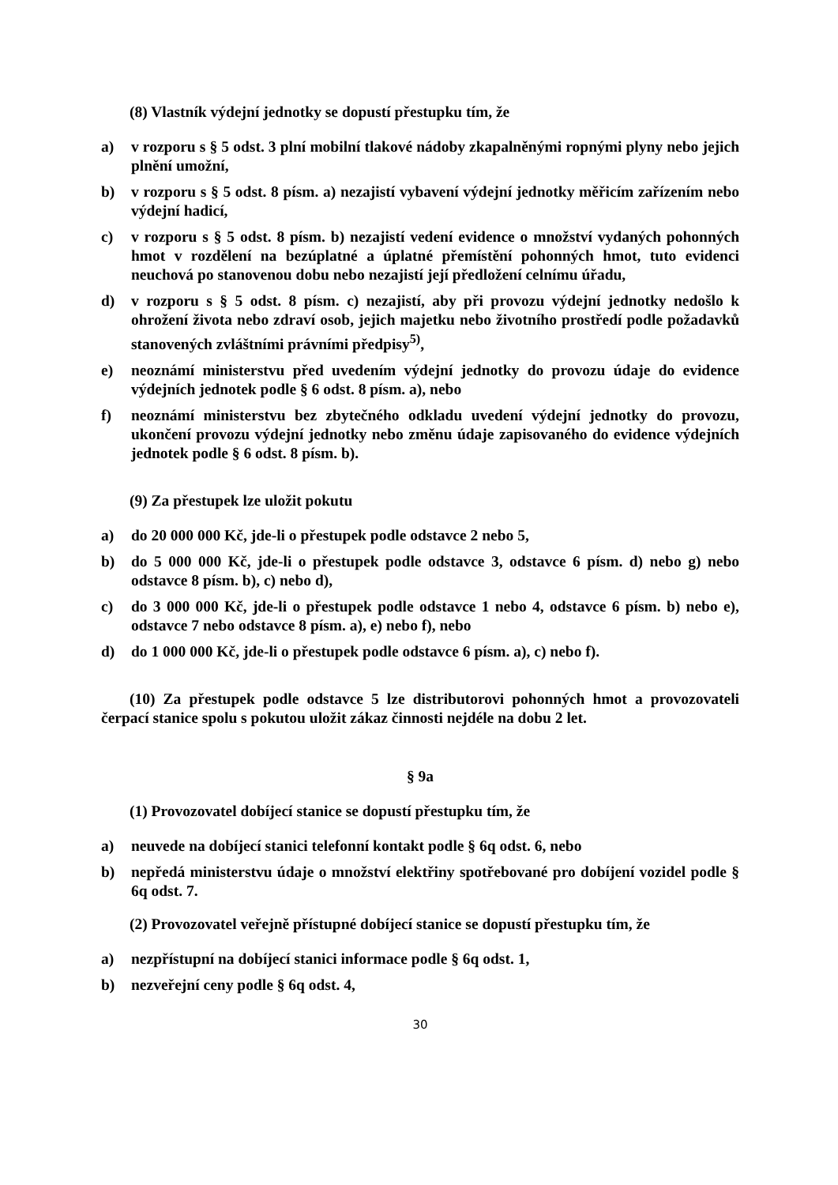(8) Vlastník výdejní jednotky se dopustí přestupku tím, že
a) v rozporu s § 5 odst. 3 plní mobilní tlakové nádoby zkapalněnými ropnými plyny nebo jejich plnění umožní,
b) v rozporu s § 5 odst. 8 písm. a) nezajistí vybavení výdejní jednotky měřicím zařízením nebo výdejní hadicí,
c) v rozporu s § 5 odst. 8 písm. b) nezajistí vedení evidence o množství vydaných pohonných hmot v rozdělení na bezúplatné a úplatné přemístění pohonných hmot, tuto evidenci neuchová po stanovenou dobu nebo nezajistí její předložení celnímu úřadu,
d) v rozporu s § 5 odst. 8 písm. c) nezajistí, aby při provozu výdejní jednotky nedošlo k ohrožení života nebo zdraví osob, jejich majetku nebo životního prostředí podle požadavků stanovených zvláštními právními předpisy<sup>5)</sup>,
e) neoznámí ministerstvu před uvedením výdejní jednotky do provozu údaje do evidence výdejních jednotek podle § 6 odst. 8 písm. a), nebo
f) neoznámí ministerstvu bez zbytečného odkladu uvedení výdejní jednotky do provozu, ukončení provozu výdejní jednotky nebo změnu údaje zapisovaného do evidence výdejních jednotek podle § 6 odst. 8 písm. b).
(9) Za přestupek lze uložit pokutu
a) do 20 000 000 Kč, jde-li o přestupek podle odstavce 2 nebo 5,
b) do 5 000 000 Kč, jde-li o přestupek podle odstavce 3, odstavce 6 písm. d) nebo g) nebo odstavce 8 písm. b), c) nebo d),
c) do 3 000 000 Kč, jde-li o přestupek podle odstavce 1 nebo 4, odstavce 6 písm. b) nebo e), odstavce 7 nebo odstavce 8 písm. a), e) nebo f), nebo
d) do 1 000 000 Kč, jde-li o přestupek podle odstavce 6 písm. a), c) nebo f).
(10) Za přestupek podle odstavce 5 lze distributorovi pohonných hmot a provozovateli čerpací stanice spolu s pokutou uložit zákaz činnosti nejdéle na dobu 2 let.
§ 9a
(1) Provozovatel dobíjecí stanice se dopustí přestupku tím, že
a) neuvede na dobíjecí stanici telefonní kontakt podle § 6q odst. 6, nebo
b) nepředá ministerstvu údaje o množství elektřiny spotřebované pro dobíjení vozidel podle § 6q odst. 7.
(2) Provozovatel veřejně přístupné dobíjecí stanice se dopustí přestupku tím, že
a) nezpřístupní na dobíjecí stanici informace podle § 6q odst. 1,
b) nezveřejní ceny podle § 6q odst. 4,
30